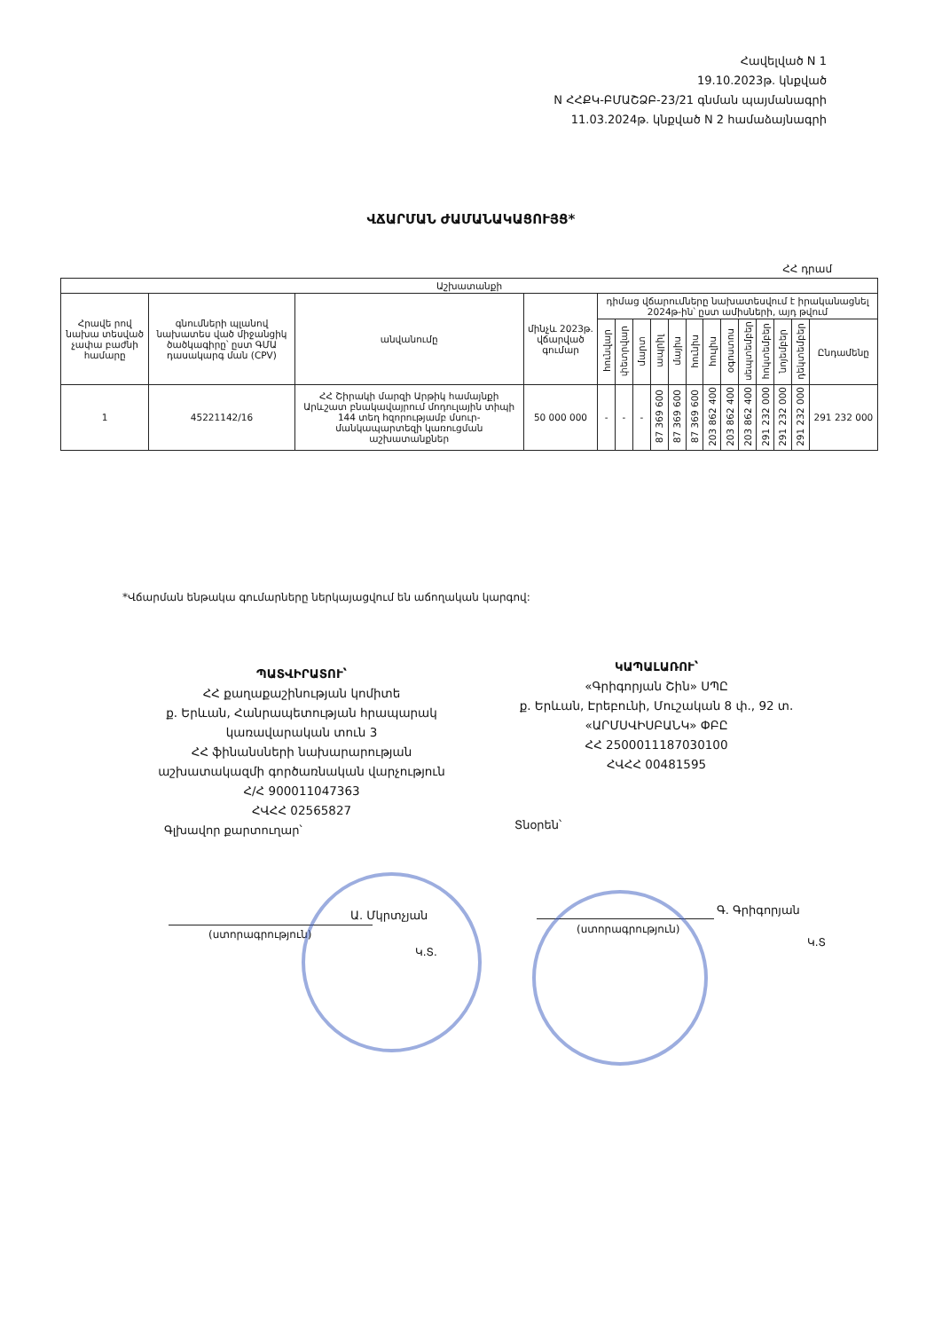Հավելված N 1
19.10.2023թ. կնքված
N ՀՀՔԿ-ԲՄԱՇՁԲ-23/21 գնման պայմանագրի
11.03.2024թ. կնքված N 2 համաձայնագրի
ՎՃԱՐՄԱՆ ԺԱՄԱՆԱԿԱՑՈՒՅՑ*
ՀՀ դրամ
| Աշխատանքի | | | | | | | | | | | | | | | | |
| --- | --- | --- | --- | --- | --- | --- | --- | --- | --- | --- | --- | --- | --- | --- | --- | --- |
| Հրավե րով նախա տեսված չափա բաժնի համարը | գնումների պլանով նախատես ված միջանցիկ ծածկագիրը՝ ըստ ԳՄԱ դասակարգ ման (CPV) | անվանումը | մինչև 2023թ. վճարված գումար | դիմաց վճարումները նախատեսվում է իրականացնել 2024թ-ին՝ ըստ ամիսների, այդ թվում | | | | | | | | | | | | |
| | | | | հունվար | փետրվար | մարտ | ապրիլ | մայիս | հունիս | հուլիս | օգոստոս | սեպտեմբեր | հոկտեմբեր | նոյեմբեր | դեկտեմբեր | Ընդամենը |
| 1 | 45221142/16 | ՀՀ Շիրակի մարզի Արթիկ համայնքի Արևշատ բնակավայրում մոդուլային տիպի 144 տեղ հզորությամբ մսուր-մանկապարտեզի կառուցման աշխատանքներ | 50 000 000 | - | - | - | 87 369 600 | 87 369 600 | 87 369 600 | 203 862 400 | 203 862 400 | 203 862 400 | 291 232 000 | 291 232 000 | 291 232 000 | 291 232 000 |
*Վճարման ենթակա գումարները ներկայացվում են աճողական կարգով:
ՊԱՏՎԻՐԱՏՈՒ՝
ՀՀ քաղաքաշինության կոմիտե
ք. Երևան, Հանրապետության հրապարակ կառավարական տուն 3
ՀՀ ֆինանսների նախարարության աշխատակազմի գործառնական վարչություն
Հ/Հ 900011047363
ՀՎՀՀ 02565827
ԿԱՊԱԼԱՌՈՒ՝
«Գրիգորյան Շին» ՍՊԸ
ք. Երևան, Էրեբունի, Մուշական 8 փ., 92 տ.
«ԱՐՄՍՎԻՍԲԱՆԿ» ՓԲԸ
ՀՀ 2500011187030100
ՀՎՀՀ 00481595
Գլխավոր քարտուղար՝ Տնօրեն՝
Ա. Մկրտչյան
(ստորագրություն)
Կ.Տ.
Գ. Գրիգորյան
(ստորագրություն)
Կ.Տ